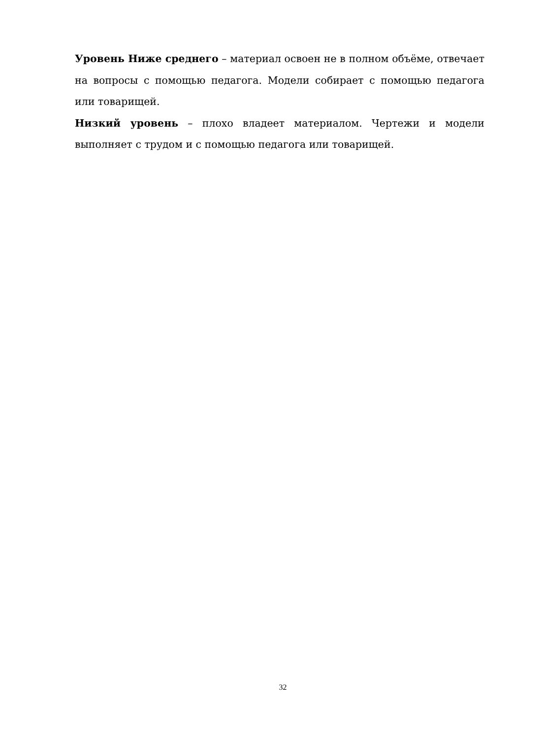Уровень Ниже среднего – материал освоен не в полном объёме, отвечает на вопросы с помощью педагога. Модели собирает с помощью педагога или товарищей.
Низкий уровень – плохо владеет материалом. Чертежи и модели выполняет с трудом и с помощью педагога или товарищей.
32